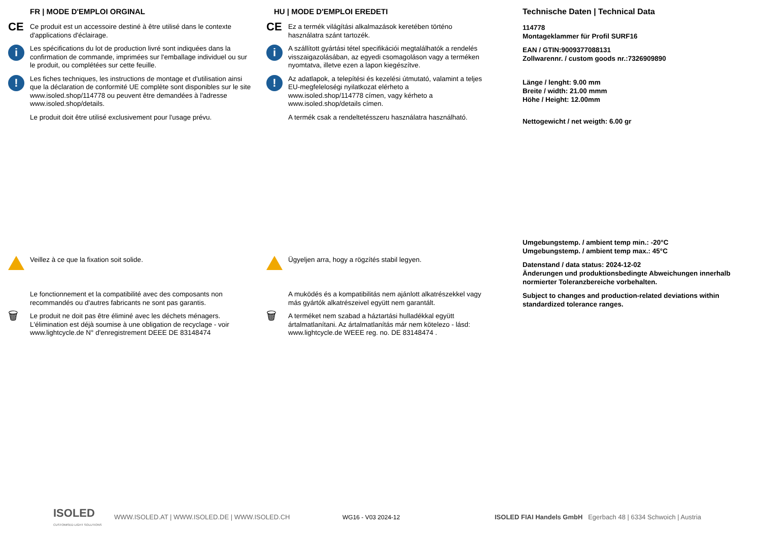FR | MODE D'EMPLOI ORGINAL
CE
Ce produit est un accessoire destiné à être utilisé dans le contexte d'applications d'éclairage.
i
Les spécifications du lot de production livré sont indiquées dans la confirmation de commande, imprimées sur l'emballage individuel ou sur le produit, ou complétées sur cette feuille.
!
Les fiches techniques, les instructions de montage et d'utilisation ainsi que la déclaration de conformité UE complète sont disponibles sur le site www.isoled.shop/114778 ou peuvent être demandées à l'adresse www.isoled.shop/details.
Le produit doit être utilisé exclusivement pour l'usage prévu.
Veillez à ce que la fixation soit solide.
Le fonctionnement et la compatibilité avec des composants non recommandés ou d'autres fabricants ne sont pas garantis.
🗑
Le produit ne doit pas être éliminé avec les déchets ménagers. L'élimination est déjà soumise à une obligation de recyclage - voir www.lightcycle.de N° d'enregistrement DEEE DE 83148474
HU | MODE D'EMPLOI EREDETI
CE
Ez a termék világítási alkalmazások keretében történo használatra szánt tartozék.
i
A szállított gyártási tétel specifikációi megtalálhatók a rendelés visszaigazolásában, az egyedi csomagoláson vagy a terméken nyomtatva, illetve ezen a lapon kiegészítve.
!
Az adatlapok, a telepítési és kezelési útmutató, valamint a teljes EU-megfeleloségi nyilatkozat elérheto a www.isoled.shop/114778 címen, vagy kérheto a www.isoled.shop/details címen.
A termék csak a rendeltetésszeru használatra használható.
Ügyeljen arra, hogy a rögzítés stabil legyen.
A muködés és a kompatibilitás nem ajánlott alkatrészekkel vagy más gyártók alkatrészeivel együtt nem garantált.
🗑
A terméket nem szabad a háztartási hulladékkal együtt ártalmatlanítani. Az ártalmatlanítás már nem kötelezo - lásd: www.lightcycle.de WEEE reg. no. DE 83148474 .
Technische Daten | Technical Data
114778
Montageklammer für Profil SURF16
EAN / GTIN:9009377088131
Zollwarennr. / custom goods nr.:7326909890
Länge / lenght: 9.00 mm
Breite / width: 21.00 mmm
Höhe / Height: 12.00mm
Nettogewicht / net weigth: 6.00 gr
Umgebungstemp. / ambient temp min.: -20°C
Umgebungstemp. / ambient temp max.: 45°C
Datenstand / data status: 2024-12-02
Änderungen und produktionsbedingte Abweichungen innerhalb normierter Toleranzbereiche vorbehalten.
Subject to changes and production-related deviations within standardized tolerance ranges.
ISOLED
CUSTOMISED LIGHT SOLUTIONS
WWW.ISOLED.AT | WWW.ISOLED.DE | WWW.ISOLED.CH WG16 - V03 2024-12
ISOLED FIAI Handels GmbH Egerbach 48 | 6334 Schwoich | Austria